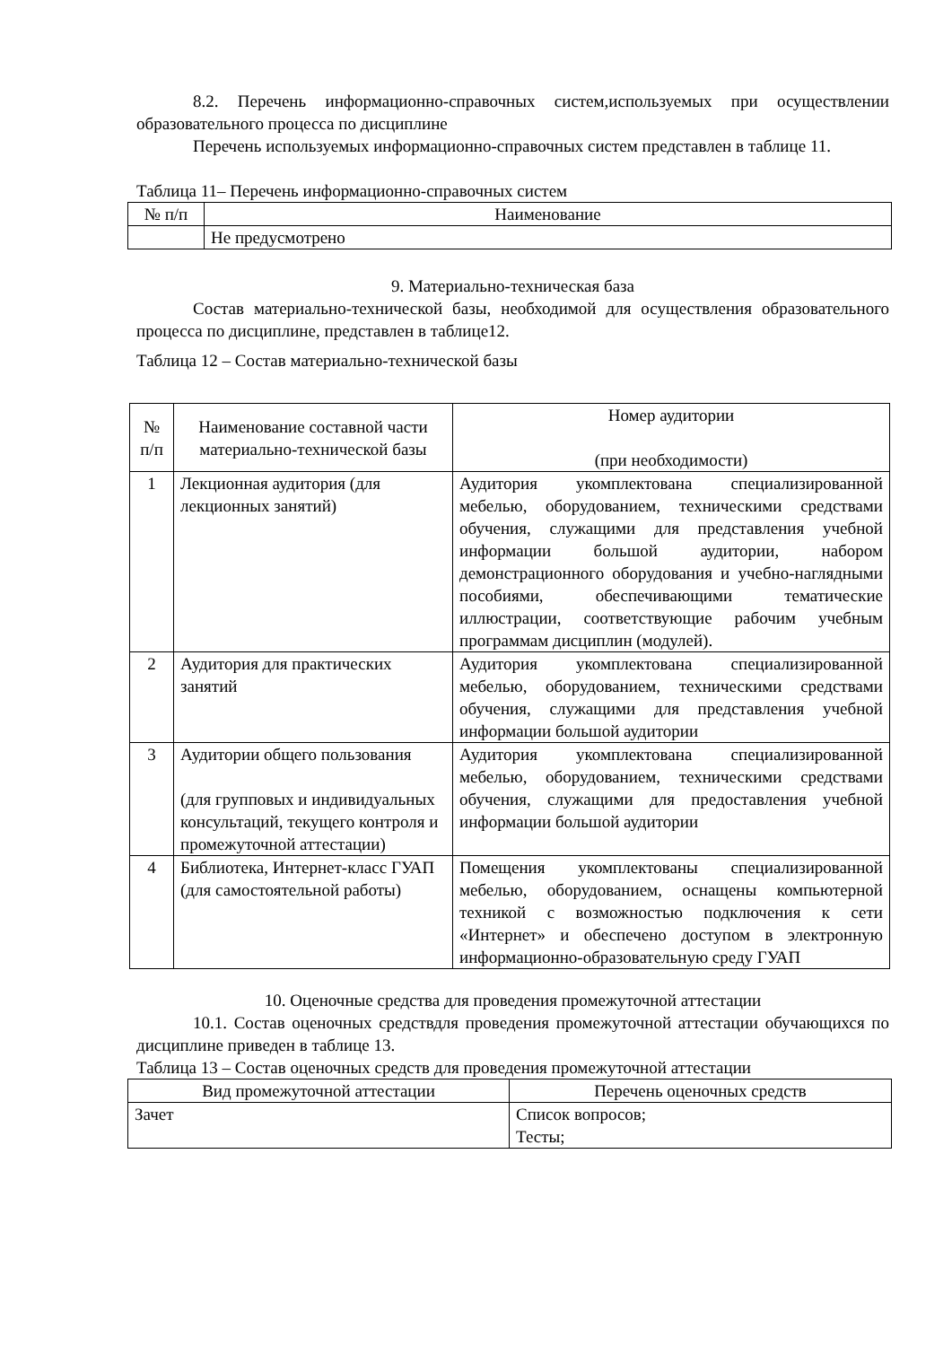8.2. Перечень информационно-справочных систем,используемых при осуществлении образовательного процесса по дисциплине
Перечень используемых информационно-справочных систем представлен в таблице 11.
Таблица 11– Перечень информационно-справочных систем
| № п/п | Наименование |
| --- | --- |
| | Не предусмотрено |
9. Материально-техническая база
Состав материально-технической базы, необходимой для осуществления образовательного процесса по дисциплине, представлен в таблице12.
Таблица 12 – Состав материально-технической базы
| № п/п | Наименование составной части материально-технической базы | Номер аудитории (при необходимости) |
| --- | --- | --- |
| 1 | Лекционная аудитория (для лекционных занятий) | Аудитория укомплектована специализированной мебелью, оборудованием, техническими средствами обучения, служащими для представления учебной информации большой аудитории, набором демонстрационного оборудования и учебно-наглядными пособиями, обеспечивающими тематические иллюстрации, соответствующие рабочим учебным программам дисциплин (модулей). |
| 2 | Аудитория для практических занятий | Аудитория укомплектована специализированной мебелью, оборудованием, техническими средствами обучения, служащими для представления учебной информации большой аудитории |
| 3 | Аудитории общего пользования (для групповых и индивидуальных консультаций, текущего контроля и промежуточной аттестации) | Аудитория укомплектована специализированной мебелью, оборудованием, техническими средствами обучения, служащими для предоставления учебной информации большой аудитории |
| 4 | Библиотека, Интернет-класс ГУАП (для самостоятельной работы) | Помещения укомплектованы специализированной мебелью, оборудованием, оснащены компьютерной техникой с возможностью подключения к сети «Интернет» и обеспечено доступом в электронную информационно-образовательную среду ГУАП |
10. Оценочные средства для проведения промежуточной аттестации
10.1. Состав оценочных средствдля проведения промежуточной аттестации обучающихся по дисциплине приведен в таблице 13.
Таблица 13 – Состав оценочных средств для проведения промежуточной аттестации
| Вид промежуточной аттестации | Перечень оценочных средств |
| --- | --- |
| Зачет | Список вопросов; Тесты; |